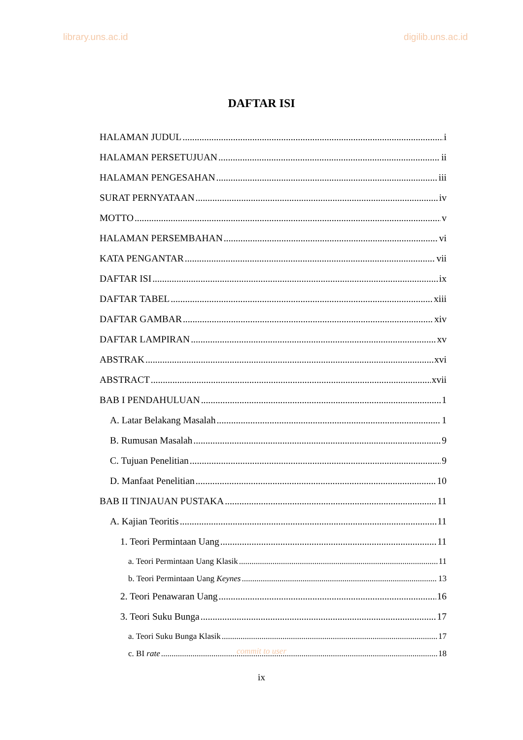library.uns.ac.id digilib.uns.ac.id
DAFTAR ISI
HALAMAN JUDUL i
HALAMAN PERSETUJUAN ii
HALAMAN PENGESAHAN iii
SURAT PERNYATAAN iv
MOTTO v
HALAMAN PERSEMBAHAN vi
KATA PENGANTAR vii
DAFTAR ISI ix
DAFTAR TABEL xiii
DAFTAR GAMBAR xiv
DAFTAR LAMPIRAN xv
ABSTRAK xvi
ABSTRACT xvii
BAB I PENDAHULUAN 1
A. Latar Belakang Masalah 1
B. Rumusan Masalah 9
C. Tujuan Penelitian 9
D. Manfaat Penelitian 10
BAB II TINJAUAN PUSTAKA 11
A. Kajian Teoritis 11
1. Teori Permintaan Uang 11
a. Teori Permintaan Uang Klasik 11
b. Teori Permintaan Uang Keynes 13
2. Teori Penawaran Uang 16
3. Teori Suku Bunga 17
a. Teori Suku Bunga Klasik 17
c. BI rate 18
commit to user
ix